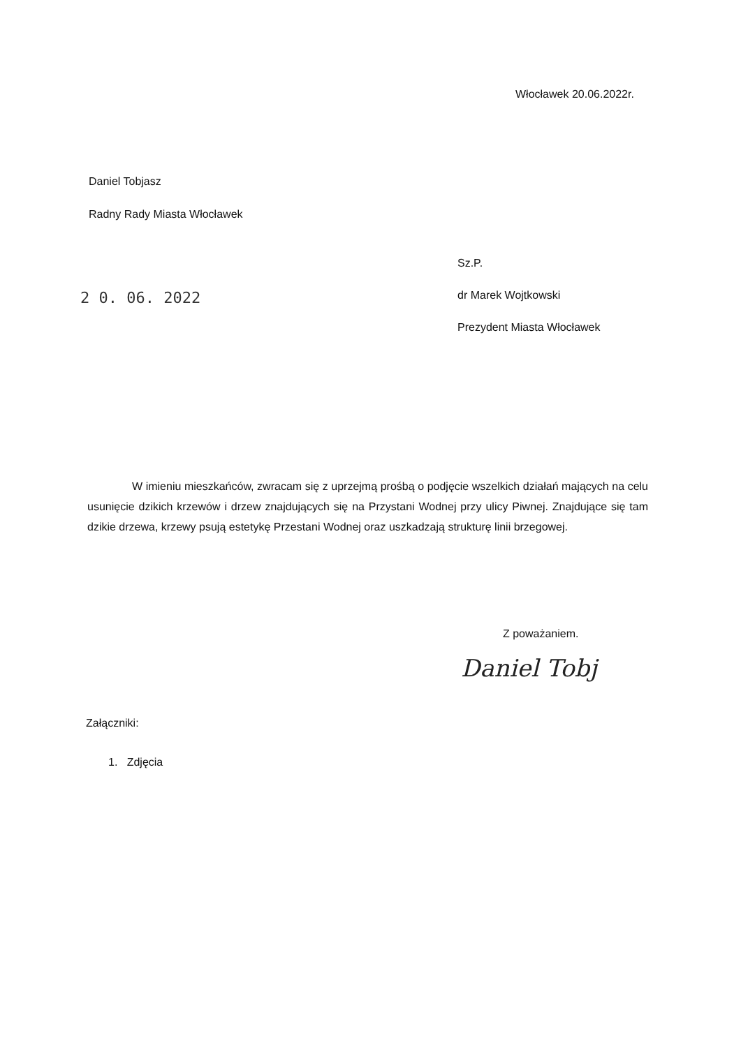Włocławek 20.06.2022r.
Daniel Tobjasz
Radny Rady Miasta Włocławek
2 0. 06. 2022
Sz.P.
dr Marek Wojtkowski
Prezydent Miasta Włocławek
W imieniu mieszkańców, zwracam się z uprzejmą prośbą o podjęcie wszelkich działań mających na celu usunięcie dzikich krzewów i drzew znajdujących się na Przystani Wodnej przy ulicy Piwnej. Znajdujące się tam dzikie drzewa, krzewy psują estetykę Przestani Wodnej oraz uszkadzają strukturę linii brzegowej.
Z poważaniem.
Daniel Tobj
Załączniki:
1. Zdjęcia